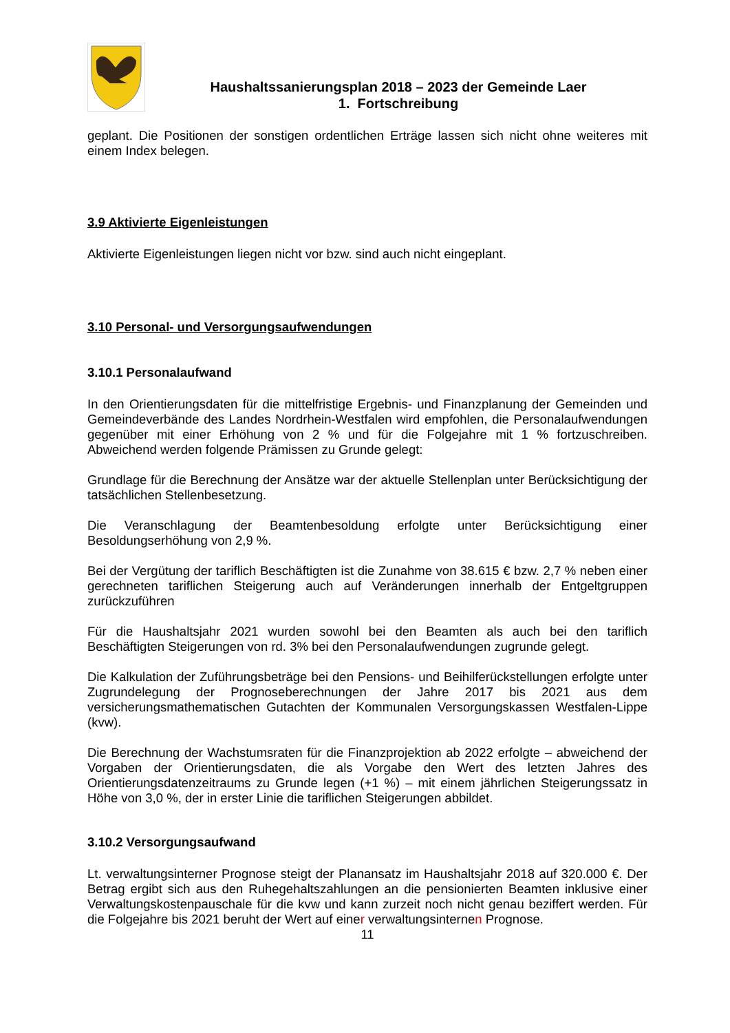Haushaltssanierungsplan 2018 – 2023 der Gemeinde Laer
1. Fortschreibung
geplant. Die Positionen der sonstigen ordentlichen Erträge lassen sich nicht ohne weiteres mit einem Index belegen.
3.9 Aktivierte Eigenleistungen
Aktivierte Eigenleistungen liegen nicht vor bzw. sind auch nicht eingeplant.
3.10 Personal- und Versorgungsaufwendungen
3.10.1 Personalaufwand
In den Orientierungsdaten für die mittelfristige Ergebnis- und Finanzplanung der Gemeinden und Gemeindeverbände des Landes Nordrhein-Westfalen wird empfohlen, die Personalaufwendungen gegenüber mit einer Erhöhung von 2 % und für die Folgejahre mit 1 % fortzuschreiben. Abweichend werden folgende Prämissen zu Grunde gelegt:
Grundlage für die Berechnung der Ansätze war der aktuelle Stellenplan unter Berücksichtigung der tatsächlichen Stellenbesetzung.
Die Veranschlagung der Beamtenbesoldung erfolgte unter Berücksichtigung einer Besoldungserhöhung von 2,9 %.
Bei der Vergütung der tariflich Beschäftigten ist die Zunahme von 38.615 € bzw. 2,7 % neben einer gerechneten tariflichen Steigerung auch auf Veränderungen innerhalb der Entgeltgruppen zurückzuführen
Für die Haushaltsjahr 2021 wurden sowohl bei den Beamten als auch bei den tariflich Beschäftigten Steigerungen von rd. 3% bei den Personalaufwendungen zugrunde gelegt.
Die Kalkulation der Zuführungsbeträge bei den Pensions- und Beihilferückstellungen erfolgte unter Zugrundelegung der Prognoseberechnungen der Jahre 2017 bis 2021 aus dem versicherungsmathematischen Gutachten der Kommunalen Versorgungskassen Westfalen-Lippe (kvw).
Die Berechnung der Wachstumsraten für die Finanzprojektion ab 2022 erfolgte – abweichend der Vorgaben der Orientierungsdaten, die als Vorgabe den Wert des letzten Jahres des Orientierungsdatenzeitraums zu Grunde legen (+1 %) – mit einem jährlichen Steigerungssatz in Höhe von 3,0 %, der in erster Linie die tariflichen Steigerungen abbildet.
3.10.2 Versorgungsaufwand
Lt. verwaltungsinterner Prognose steigt der Planansatz im Haushaltsjahr 2018 auf 320.000 €. Der Betrag ergibt sich aus den Ruhegehaltszahlungen an die pensionierten Beamten inklusive einer Verwaltungskostenpauschale für die kvw und kann zurzeit noch nicht genau beziffert werden. Für die Folgejahre bis 2021 beruht der Wert auf einer verwaltungsinternen Prognose.
11